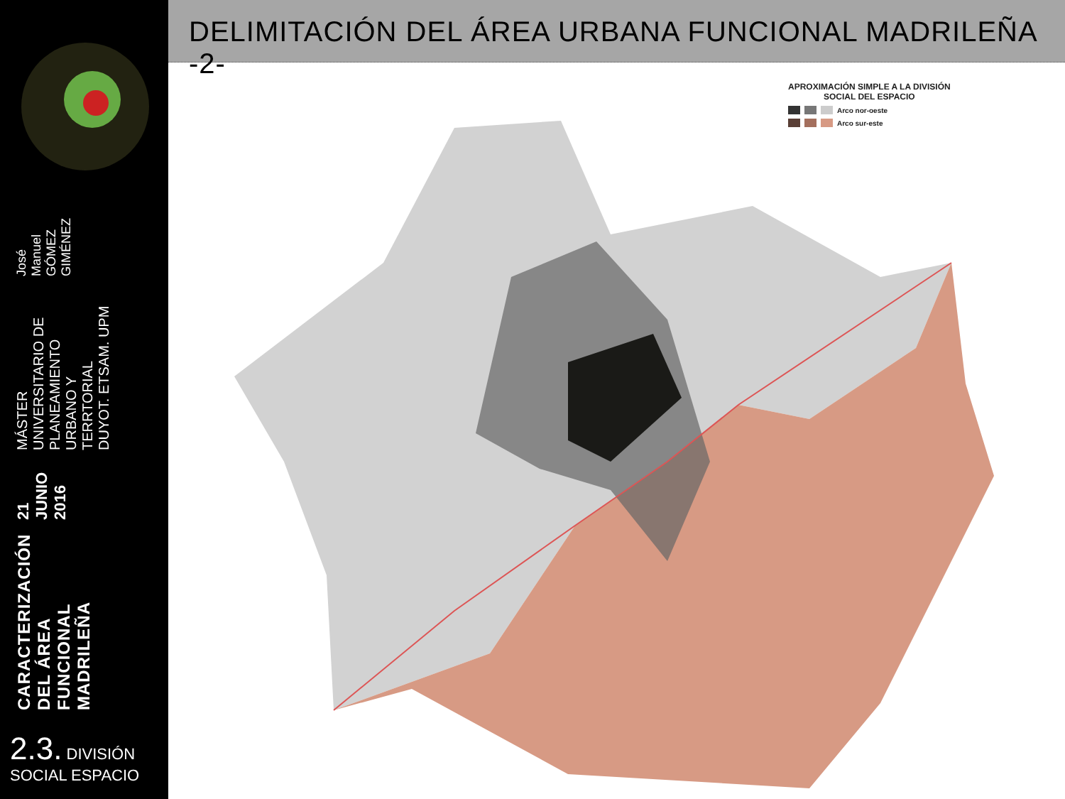CARACTERIZACIÓN DEL ÁREA FUNCIONAL MADRILEÑA
21 JUNIO 2016
MÁSTER UNIVERSITARIO DE PLANEAMIENTO URBANO Y TERRTORIAL
DUYOT. ETSAM. UPM
José Manuel GÓMEZ GIMÉNEZ
2.3. DIVISIÓN
SOCIAL ESPACIO
DELIMITACIÓN DEL ÁREA URBANA FUNCIONAL MADRILEÑA -2-
APROXIMACIÓN SIMPLE A LA DIVISIÓN
SOCIAL DEL ESPACIO
Arco nor-oeste
Arco sur-este